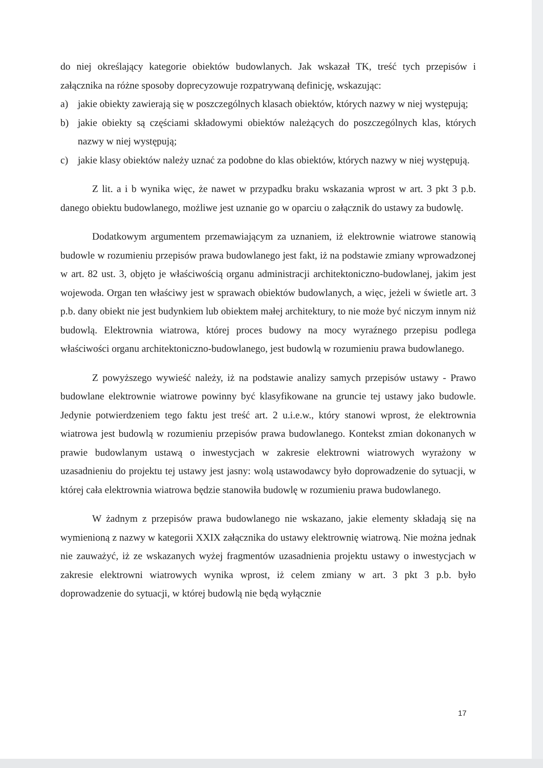do niej określający kategorie obiektów budowlanych. Jak wskazał TK, treść tych przepisów i załącznika na różne sposoby doprecyzowuje rozpatrywaną definicję, wskazując:
a) jakie obiekty zawierają się w poszczególnych klasach obiektów, których nazwy w niej występują;
b) jakie obiekty są częściami składowymi obiektów należących do poszczególnych klas, których nazwy w niej występują;
c) jakie klasy obiektów należy uznać za podobne do klas obiektów, których nazwy w niej występują.
Z lit. a i b wynika więc, że nawet w przypadku braku wskazania wprost w art. 3 pkt 3 p.b. danego obiektu budowlanego, możliwe jest uznanie go w oparciu o załącznik do ustawy za budowlę.
Dodatkowym argumentem przemawiającym za uznaniem, iż elektrownie wiatrowe stanowią budowle w rozumieniu przepisów prawa budowlanego jest fakt, iż na podstawie zmiany wprowadzonej w art. 82 ust. 3, objęto je właściwością organu administracji architektoniczno-budowlanej, jakim jest wojewoda. Organ ten właściwy jest w sprawach obiektów budowlanych, a więc, jeżeli w świetle art. 3 p.b. dany obiekt nie jest budynkiem lub obiektem małej architektury, to nie może być niczym innym niż budowlą. Elektrownia wiatrowa, której proces budowy na mocy wyraźnego przepisu podlega właściwości organu architektoniczno-budowlanego, jest budowlą w rozumieniu prawa budowlanego.
Z powyższego wywieść należy, iż na podstawie analizy samych przepisów ustawy - Prawo budowlane elektrownie wiatrowe powinny być klasyfikowane na gruncie tej ustawy jako budowle. Jedynie potwierdzeniem tego faktu jest treść art. 2 u.i.e.w., który stanowi wprost, że elektrownia wiatrowa jest budowlą w rozumieniu przepisów prawa budowlanego. Kontekst zmian dokonanych w prawie budowlanym ustawą o inwestycjach w zakresie elektrowni wiatrowych wyrażony w uzasadnieniu do projektu tej ustawy jest jasny: wolą ustawodawcy było doprowadzenie do sytuacji, w której cała elektrownia wiatrowa będzie stanowiła budowlę w rozumieniu prawa budowlanego.
W żadnym z przepisów prawa budowlanego nie wskazano, jakie elementy składają się na wymienioną z nazwy w kategorii XXIX załącznika do ustawy elektrownię wiatrową. Nie można jednak nie zauważyć, iż ze wskazanych wyżej fragmentów uzasadnienia projektu ustawy o inwestycjach w zakresie elektrowni wiatrowych wynika wprost, iż celem zmiany w art. 3 pkt 3 p.b. było doprowadzenie do sytuacji, w której budowlą nie będą wyłącznie
17